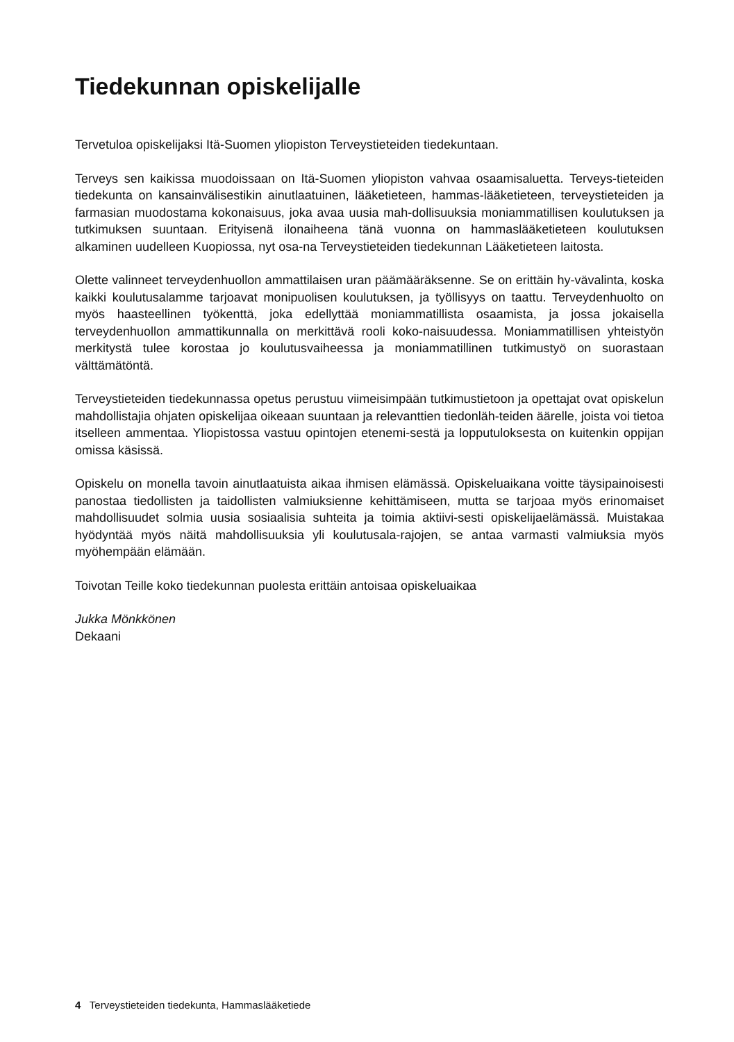Tiedekunnan opiskelijalle
Tervetuloa opiskelijaksi Itä-Suomen yliopiston Terveystieteiden tiedekuntaan.
Terveys sen kaikissa muodoissaan on Itä-Suomen yliopiston vahvaa osaamisaluetta. Terveys-tieteiden tiedekunta on kansainvälisestikin ainutlaatuinen, lääketieteen, hammas-lääketieteen, terveystieteiden ja farmasian muodostama kokonaisuus, joka avaa uusia mah-dollisuuksia moniammatillisen koulutuksen ja tutkimuksen suuntaan. Erityisenä ilonaiheena tänä vuonna on hammaslääketieteen koulutuksen alkaminen uudelleen Kuopiossa, nyt osa-na Terveystieteiden tiedekunnan Lääketieteen laitosta.
Olette valinneet terveydenhuollon ammattilaisen uran päämääräksenne. Se on erittäin hy-vävalinta, koska kaikki koulutusalamme tarjoavat monipuolisen koulutuksen, ja työllisyys on taattu. Terveydenhuolto on myös haasteellinen työkenttä, joka edellyttää moniammatillista osaamista, ja jossa jokaisella terveydenhuollon ammattikunnalla on merkittävä rooli koko-naisuudessa. Moniammatillisen yhteistyön merkitystä tulee korostaa jo koulutusvaiheessa ja moniammatillinen tutkimustyö on suorastaan välttämätöntä.
Terveystieteiden tiedekunnassa opetus perustuu viimeisimpään tutkimustietoon ja opettajat ovat opiskelun mahdollistajia ohjaten opiskelijaa oikeaan suuntaan ja relevanttien tiedonläh-teiden äärelle, joista voi tietoa itselleen ammentaa. Yliopistossa vastuu opintojen etenemi-sestä ja lopputuloksesta on kuitenkin oppijan omissa käsissä.
Opiskelu on monella tavoin ainutlaatuista aikaa ihmisen elämässä. Opiskeluaikana voitte täysipainoisesti panostaa tiedollisten ja taidollisten valmiuksienne kehittämiseen, mutta se tarjoaa myös erinomaiset mahdollisuudet solmia uusia sosiaalisia suhteita ja toimia aktiivi-sesti opiskelijaelämässä. Muistakaa hyödyntää myös näitä mahdollisuuksia yli koulutusala-rajojen, se antaa varmasti valmiuksia myös myöhempään elämään.
Toivotan Teille koko tiedekunnan puolesta erittäin antoisaa opiskeluaikaa
Jukka Mönkkönen
Dekaani
4 Terveystieteiden tiedekunta, Hammaslääketiede